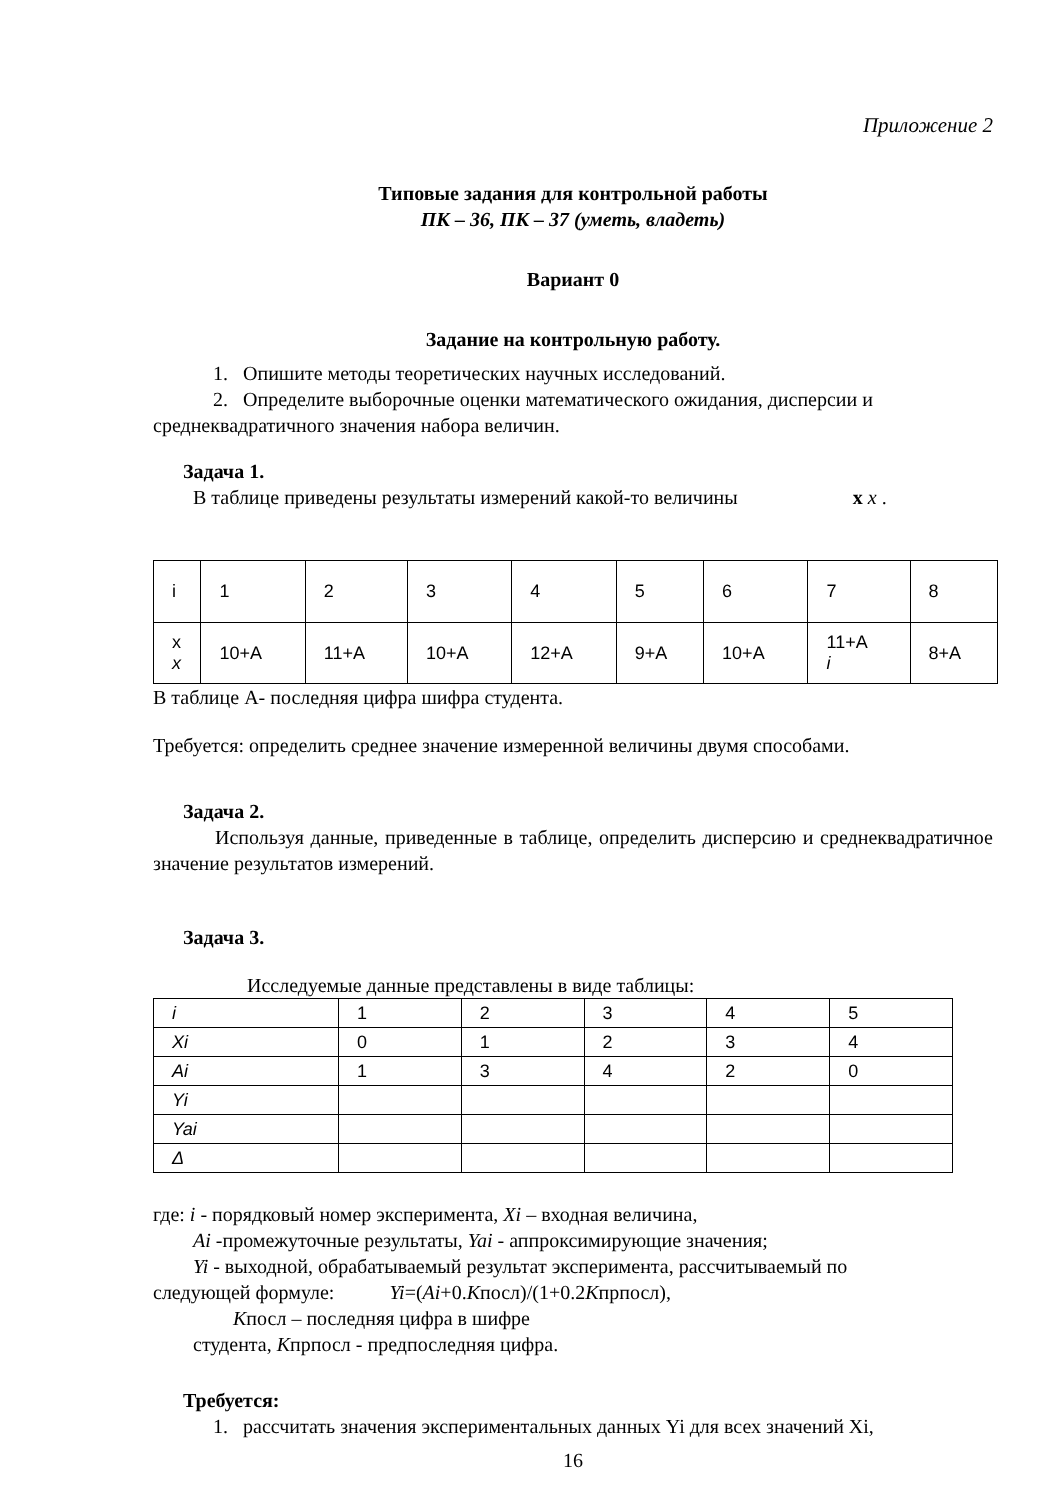Приложение 2
Типовые задания для контрольной работы
ПК – 36, ПК – 37 (уметь, владеть)
Вариант 0
Задание на контрольную работу.
1. Опишите методы теоретических научных исследований.
2. Определите выборочные оценки математического ожидания, дисперсии и
среднеквадратичного значения набора величин.
Задача 1.
В таблице приведены результаты измерений какой-то величины x x .
| i | 1 | 2 | 3 | 4 | 5 | 6 | 7 | 8 |
| x x | 10+A | 11+A | 10+A | 12+A | 9+A | 10+A | 11+A i | 8+A |
В таблице А- последняя цифра шифра студента.
Требуется: определить среднее значение измеренной величины двумя способами.
Задача 2.
Используя данные, приведенные в таблице, определить дисперсию и среднеквадратичное значение результатов измерений.
Задача 3.
Исследуемые данные представлены в виде таблицы:
| i | 1 | 2 | 3 | 4 | 5 |
| Xi | 0 | 1 | 2 | 3 | 4 |
| Ai | 1 | 3 | 4 | 2 | 0 |
| Yi | | | | | |
| Yai | | | | | |
| Δ | | | | | |
где: i - порядковый номер эксперимента, Xi – входная величина,
Ai -промежуточные результаты, Yai - аппроксимирующие значения;
Yi - выходной, обрабатываемый результат эксперимента, рассчитываемый по
следующей формуле: Yi=(Ai+0.Kпосл)/(1+0.2Kпрпосл),
Kпосл – последняя цифра в шифре
студента, Kпрпосл - предпоследняя цифра.
Требуется:
1. рассчитать значения экспериментальных данных Yi для всех значений Xi,
16